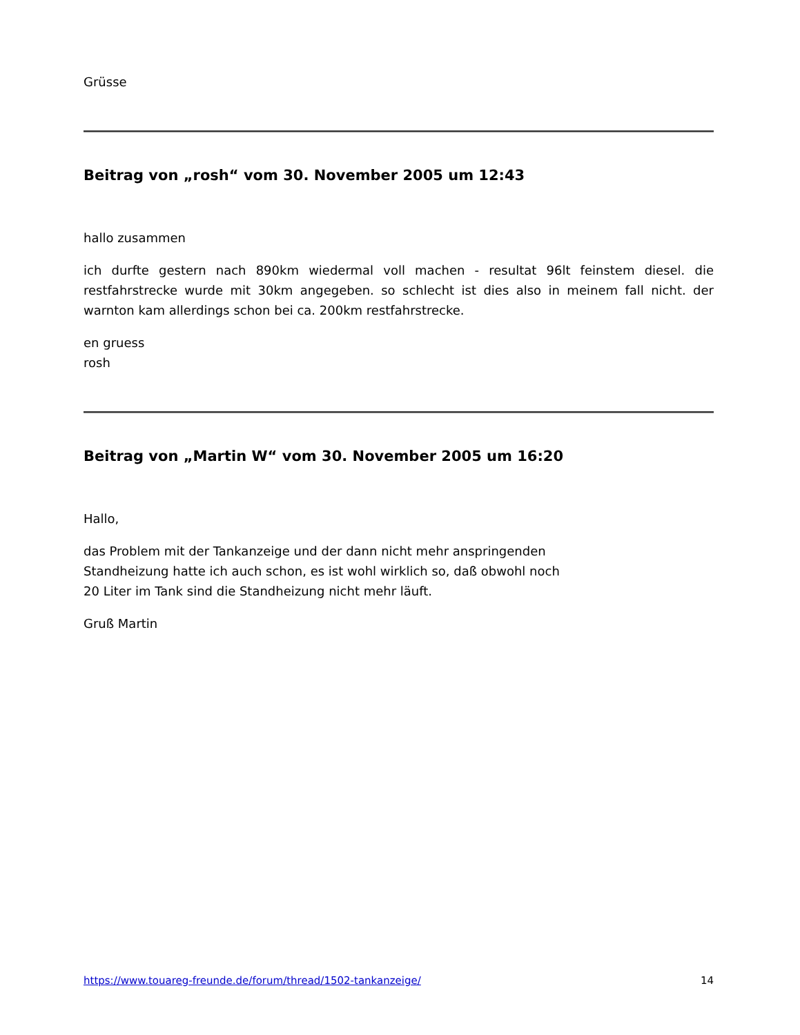Grüsse
Beitrag von „rosh“ vom 30. November 2005 um 12:43
hallo zusammen
ich durfte gestern nach 890km wiedermal voll machen - resultat 96lt feinstem diesel. die restfahrstrecke wurde mit 30km angegeben. so schlecht ist dies also in meinem fall nicht. der warnton kam allerdings schon bei ca. 200km restfahrstrecke.
en gruess
rosh
Beitrag von „Martin W“ vom 30. November 2005 um 16:20
Hallo,
das Problem mit der Tankanzeige und der dann nicht mehr anspringenden
Standheizung hatte ich auch schon, es ist wohl wirklich so, daß obwohl noch
20 Liter im Tank sind die Standheizung nicht mehr läuft.
Gruß Martin
https://www.touareg-freunde.de/forum/thread/1502-tankanzeige/ 14